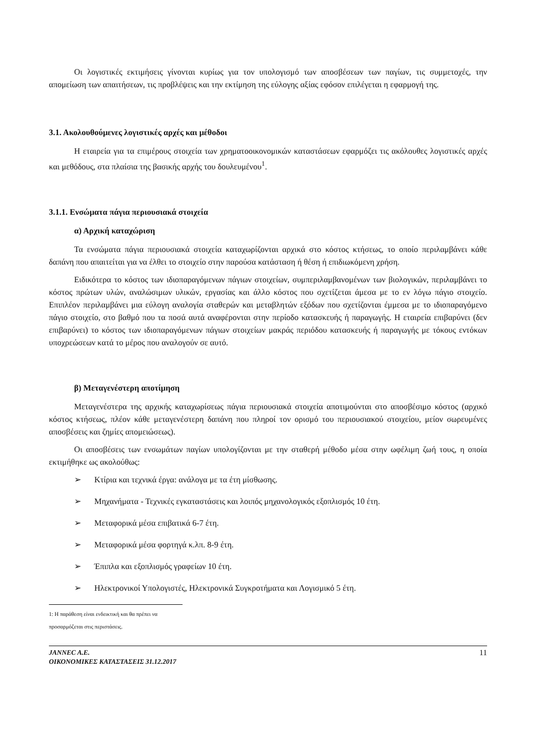Οι λογιστικές εκτιμήσεις γίνονται κυρίως για τον υπολογισμό των αποσβέσεων των παγίων, τις συμμετοχές, την απομείωση των απαιτήσεων, τις προβλέψεις και την εκτίμηση της εύλογης αξίας εφόσον επιλέγεται η εφαρμογή της.
3.1. Ακολουθούμενες λογιστικές αρχές και μέθοδοι
Η εταιρεία για τα επιμέρους στοιχεία των χρηματοοικονομικών καταστάσεων εφαρμόζει τις ακόλουθες λογιστικές αρχές και μεθόδους, στα πλαίσια της βασικής αρχής του δουλευμένου<sup>1</sup>.
3.1.1. Ενσώματα πάγια περιουσιακά στοιχεία
α) Αρχική καταχώριση
Τα ενσώματα πάγια περιουσιακά στοιχεία καταχωρίζονται αρχικά στο κόστος κτήσεως, το οποίο περιλαμβάνει κάθε δαπάνη που απαιτείται για να έλθει το στοιχείο στην παρούσα κατάσταση ή θέση ή επιδιωκόμενη χρήση.
Ειδικότερα το κόστος των ιδιοπαραγόμενων πάγιων στοιχείων, συμπεριλαμβανομένων των βιολογικών, περιλαμβάνει το κόστος πρώτων υλών, αναλώσιμων υλικών, εργασίας και άλλο κόστος που σχετίζεται άμεσα με το εν λόγω πάγιο στοιχείο. Επιπλέον περιλαμβάνει μια εύλογη αναλογία σταθερών και μεταβλητών εξόδων που σχετίζονται έμμεσα με το ιδιοπαραγόμενο πάγιο στοιχείο, στο βαθμό που τα ποσά αυτά αναφέρονται στην περίοδο κατασκευής ή παραγωγής. Η εταιρεία επιβαρύνει (δεν επιβαρύνει) το κόστος των ιδιοπαραγόμενων πάγιων στοιχείων μακράς περιόδου κατασκευής ή παραγωγής με τόκους εντόκων υποχρεώσεων κατά το μέρος που αναλογούν σε αυτό.
β) Μεταγενέστερη αποτίμηση
Μεταγενέστερα της αρχικής καταχωρίσεως πάγια περιουσιακά στοιχεία αποτιμούνται στο αποσβέσιμο κόστος (αρχικό κόστος κτήσεως, πλέον κάθε μεταγενέστερη δαπάνη που πληροί τον ορισμό του περιουσιακού στοιχείου, μείον σωρευμένες αποσβέσεις και ζημίες απομειώσεως).
Οι αποσβέσεις των ενσωμάτων παγίων υπολογίζονται με την σταθερή μέθοδο μέσα στην ωφέλιμη ζωή τους, η οποία εκτιμήθηκε ως ακολούθως:
➢ Κτίρια και τεχνικά έργα: ανάλογα με τα έτη μίσθωσης.
➢ Μηχανήματα - Τεχνικές εγκαταστάσεις και λοιπός μηχανολογικός εξοπλισμός 10 έτη.
➢ Μεταφορικά μέσα επιβατικά 6-7 έτη.
➢ Μεταφορικά μέσα φορτηγά κ.λπ. 8-9 έτη.
➢ Έπιπλα και εξοπλισμός γραφείων 10 έτη.
➢ Ηλεκτρονικοί Υπολογιστές, Ηλεκτρονικά Συγκροτήματα και Λογισμικό 5 έτη.
1: Η παράθεση είναι ενδεικτική και θα πρέπει να προσαρμόζεται στις περιστάσεις.
JANNEC A.E.
ΟΙΚΟΝΟΜΙΚΕΣ ΚΑΤΑΣΤΑΣΕΙΣ 31.12.2017
11